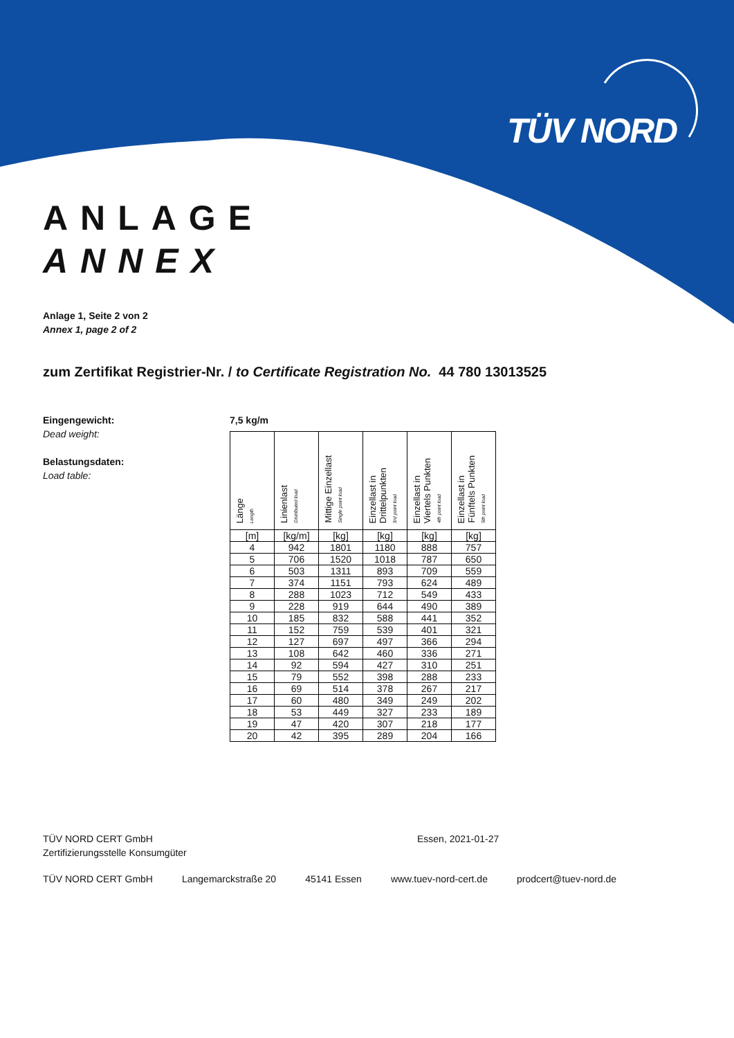TÜV NORD
ANLAGE
ANNEX
Anlage 1, Seite 2 von 2
Annex 1, page 2 of 2
zum Zertifikat Registrier-Nr. / to Certificate Registration No. 44 780 13013525
Eingengewicht:
Dead weight:
Belastungsdaten:
Load table:
7,5 kg/m
| Länge Length | Linienlast Distributed load | Mittige Einzellast Single point load | Einzellast in Drittelpunkten 3rd point load | Einzellast in Viertels Punkten 4th point load | Einzellast in Fünftels Punkten 5th point load |
| --- | --- | --- | --- | --- | --- |
| [m] | [kg/m] | [kg] | [kg] | [kg] | [kg] |
| 4 | 942 | 1801 | 1180 | 888 | 757 |
| 5 | 706 | 1520 | 1018 | 787 | 650 |
| 6 | 503 | 1311 | 893 | 709 | 559 |
| 7 | 374 | 1151 | 793 | 624 | 489 |
| 8 | 288 | 1023 | 712 | 549 | 433 |
| 9 | 228 | 919 | 644 | 490 | 389 |
| 10 | 185 | 832 | 588 | 441 | 352 |
| 11 | 152 | 759 | 539 | 401 | 321 |
| 12 | 127 | 697 | 497 | 366 | 294 |
| 13 | 108 | 642 | 460 | 336 | 271 |
| 14 | 92 | 594 | 427 | 310 | 251 |
| 15 | 79 | 552 | 398 | 288 | 233 |
| 16 | 69 | 514 | 378 | 267 | 217 |
| 17 | 60 | 480 | 349 | 249 | 202 |
| 18 | 53 | 449 | 327 | 233 | 189 |
| 19 | 47 | 420 | 307 | 218 | 177 |
| 20 | 42 | 395 | 289 | 204 | 166 |
TÜV NORD CERT GmbH
Zertifizierungsstelle Konsumgüter
Essen, 2021-01-27
TÜV NORD CERT GmbH Langemarckstraße 20 45141 Essen www.tuev-nord-cert.de prodcert@tuev-nord.de